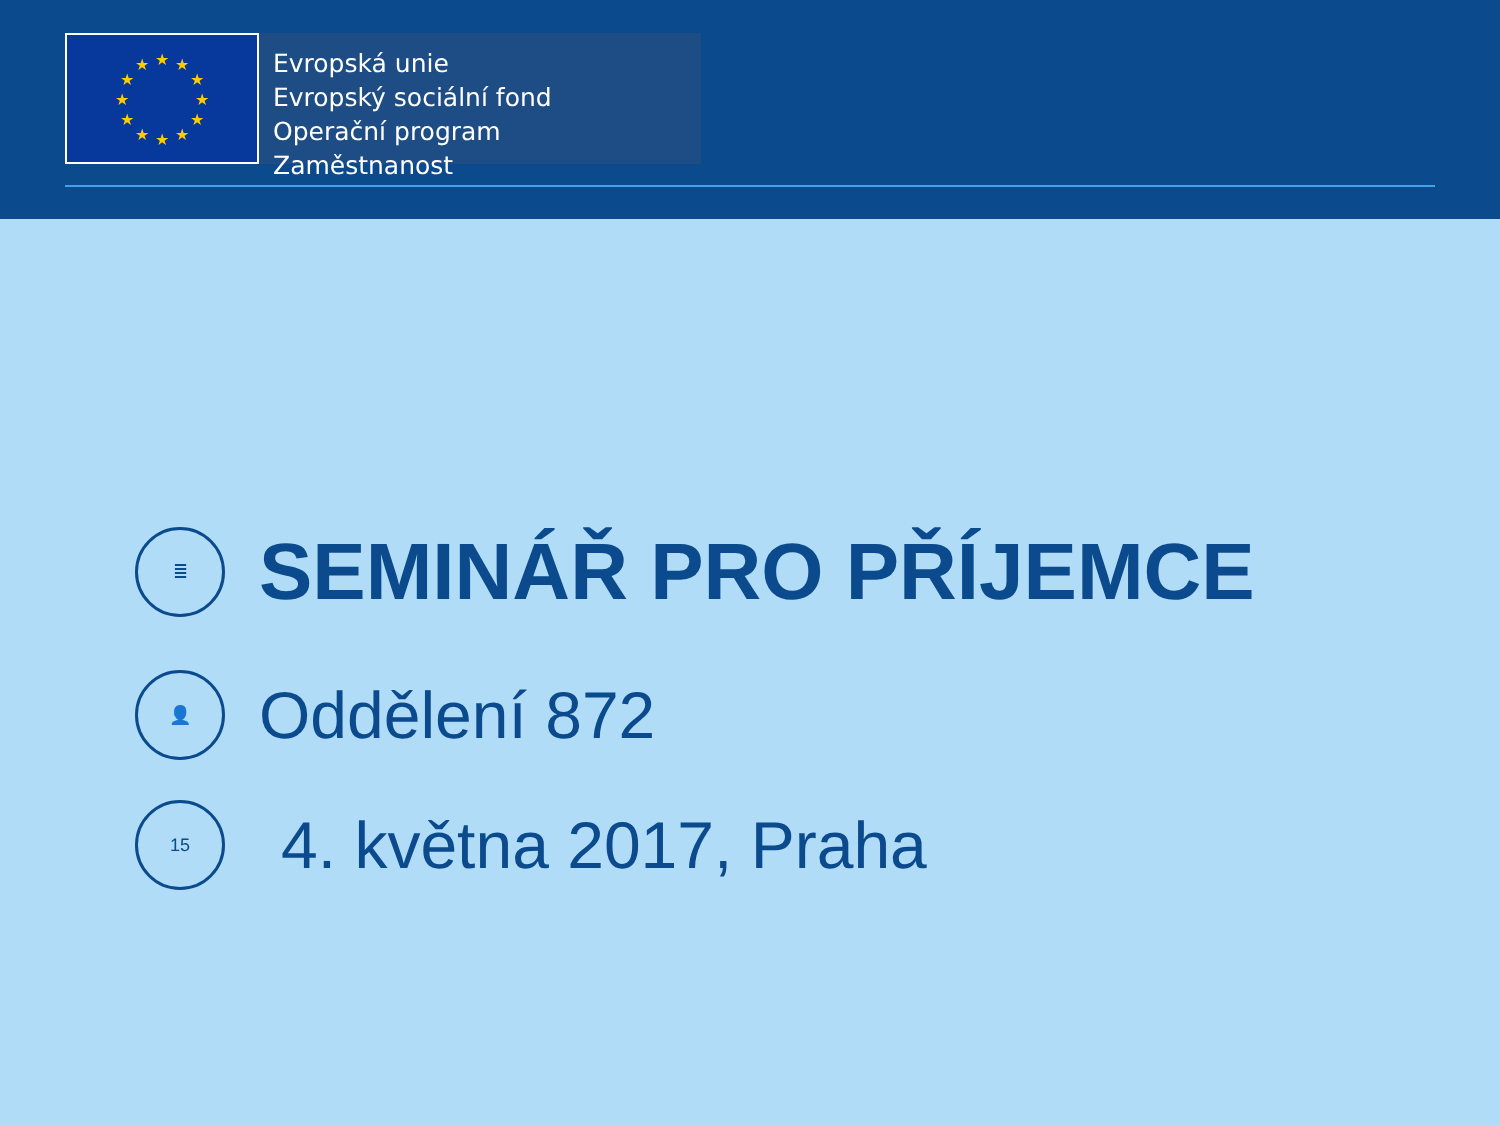★
★
★
★
★
★
★
★
★
★
★
★
Evropská unie
Evropský sociální fond
Operační program Zaměstnanost
≣
SEMINÁŘ PRO PŘÍJEMCE
👤
Oddělení 872
15
4. května 2017, Praha